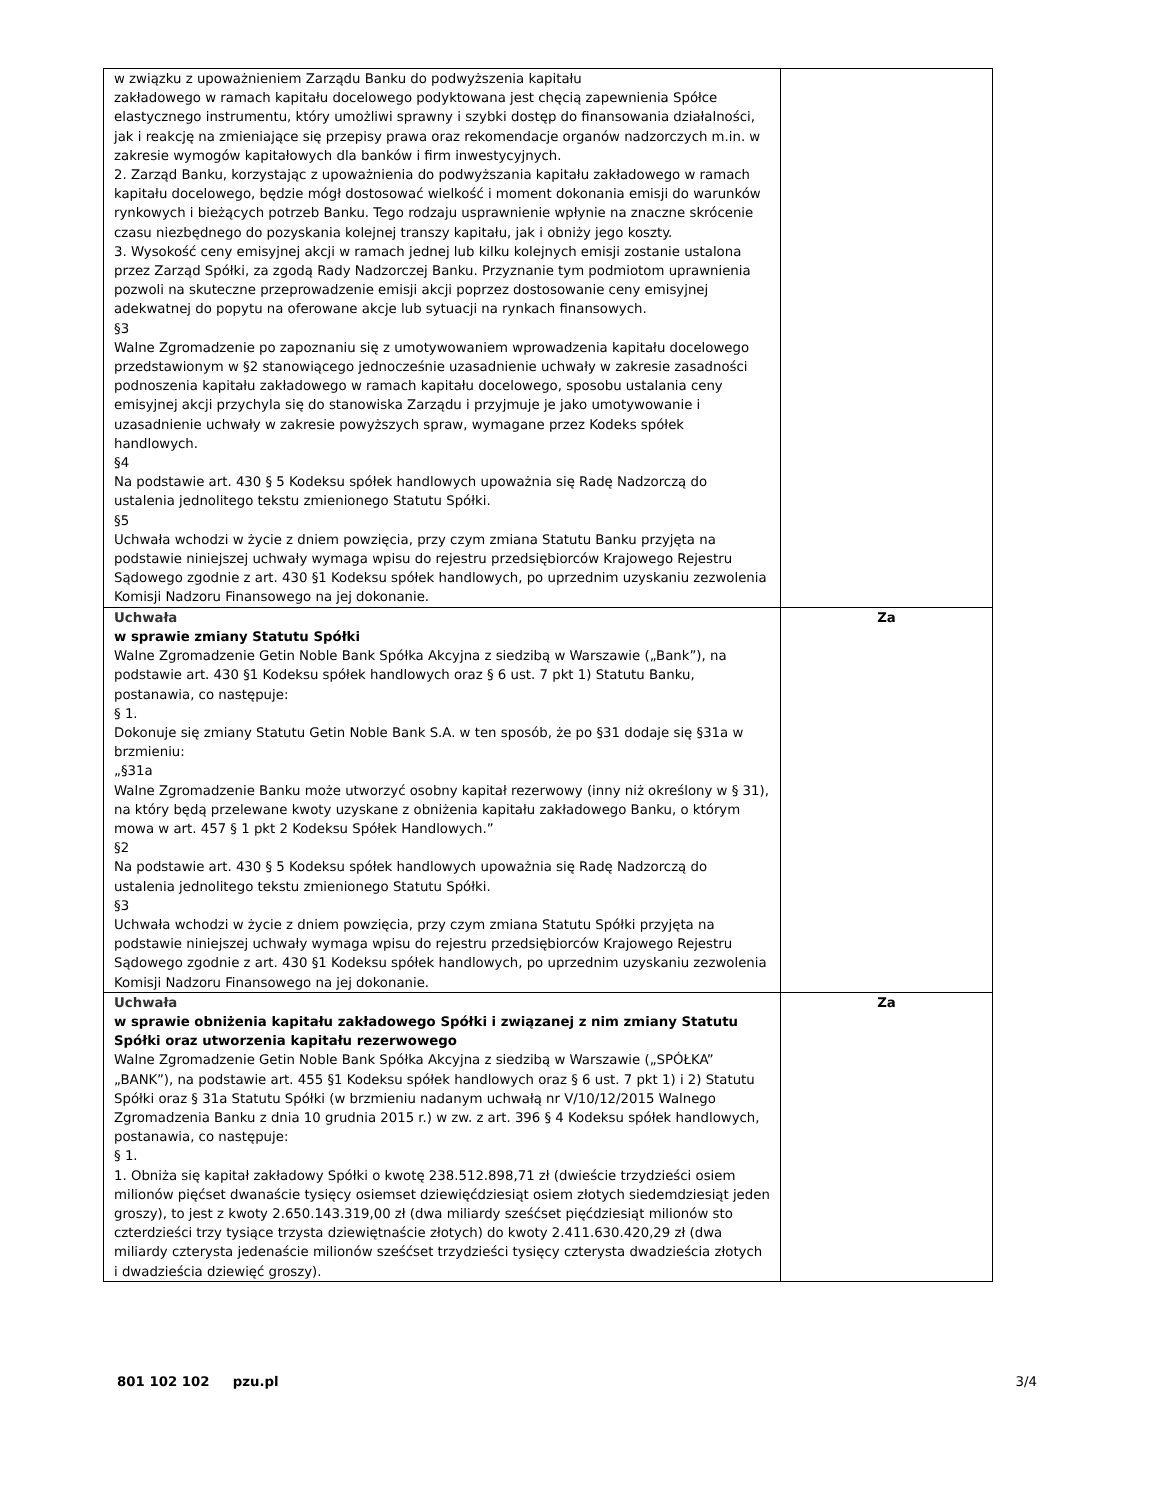| w związku z upoważnieniem Zarządu Banku do podwyższenia kapitału zakładowego w ramach kapitału docelowego podyktowana jest chęcią zapewnienia Spółce elastycznego instrumentu, który umożliwi sprawny i szybki dostęp do finansowania działalności, jak i reakcję na zmieniające się przepisy prawa oraz rekomendacje organów nadzorczych m.in. w zakresie wymogów kapitałowych dla banków i firm inwestycyjnych. 2. Zarząd Banku, korzystając z upoważnienia do podwyższania kapitału zakładowego w ramach kapitału docelowego, będzie mógł dostosować wielkość i moment dokonania emisji do warunków rynkowych i bieżących potrzeb Banku. Tego rodzaju usprawnienie wpłynie na znaczne skrócenie czasu niezbędnego do pozyskania kolejnej transzy kapitału, jak i obniży jego koszty. 3. Wysokość ceny emisyjnej akcji w ramach jednej lub kilku kolejnych emisji zostanie ustalona przez Zarząd Spółki, za zgodą Rady Nadzorczej Banku. Przyznanie tym podmiotom uprawnienia pozwoli na skuteczne przeprowadzenie emisji akcji poprzez dostosowanie ceny emisyjnej adekwatnej do popytu na oferowane akcje lub sytuacji na rynkach finansowych. §3 Walne Zgromadzenie po zapoznaniu się z umotywowaniem wprowadzenia kapitału docelowego przedstawionym w §2 stanowiącego jednocześnie uzasadnienie uchwały w zakresie zasadności podnoszenia kapitału zakładowego w ramach kapitału docelowego, sposobu ustalania ceny emisyjnej akcji przychyla się do stanowiska Zarządu i przyjmuje je jako umotywowanie i uzasadnienie uchwały w zakresie powyższych spraw, wymagane przez Kodeks spółek handlowych. §4 Na podstawie art. 430 § 5 Kodeksu spółek handlowych upoważnia się Radę Nadzorczą do ustalenia jednolitego tekstu zmienionego Statutu Spółki. §5 Uchwała wchodzi w życie z dniem powzięcia, przy czym zmiana Statutu Banku przyjęta na podstawie niniejszej uchwały wymaga wpisu do rejestru przedsiębiorców Krajowego Rejestru Sądowego zgodnie z art. 430 §1 Kodeksu spółek handlowych, po uprzednim uzyskaniu zezwolenia Komisji Nadzoru Finansowego na jej dokonanie. | |
| Uchwała w sprawie zmiany Statutu Spółki Walne Zgromadzenie Getin Noble Bank Spółka Akcyjna z siedzibą w Warszawie („Bank”), na podstawie art. 430 §1 Kodeksu spółek handlowych oraz § 6 ust. 7 pkt 1) Statutu Banku, postanawia, co następuje: § 1. Dokonuje się zmiany Statutu Getin Noble Bank S.A. w ten sposób, że po §31 dodaje się §31a w brzmieniu: „§31a Walne Zgromadzenie Banku może utworzyć osobny kapitał rezerwowy (inny niż określony w § 31), na który będą przelewane kwoty uzyskane z obniżenia kapitału zakładowego Banku, o którym mowa w art. 457 § 1 pkt 2 Kodeksu Spółek Handlowych.” §2 Na podstawie art. 430 § 5 Kodeksu spółek handlowych upoważnia się Radę Nadzorczą do ustalenia jednolitego tekstu zmienionego Statutu Spółki. §3 Uchwała wchodzi w życie z dniem powzięcia, przy czym zmiana Statutu Spółki przyjęta na podstawie niniejszej uchwały wymaga wpisu do rejestru przedsiębiorców Krajowego Rejestru Sądowego zgodnie z art. 430 §1 Kodeksu spółek handlowych, po uprzednim uzyskaniu zezwolenia Komisji Nadzoru Finansowego na jej dokonanie. | Za |
| Uchwała w sprawie obniżenia kapitału zakładowego Spółki i związanej z nim zmiany Statutu Spółki oraz utworzenia kapitału rezerwowego Walne Zgromadzenie Getin Noble Bank Spółka Akcyjna z siedzibą w Warszawie („SPÓŁKA” „BANK”), na podstawie art. 455 §1 Kodeksu spółek handlowych oraz § 6 ust. 7 pkt 1) i 2) Statutu Spółki oraz § 31a Statutu Spółki (w brzmieniu nadanym uchwałą nr V/10/12/2015 Walnego Zgromadzenia Banku z dnia 10 grudnia 2015 r.) w zw. z art. 396 § 4 Kodeksu spółek handlowych, postanawia, co następuje: § 1. 1. Obniża się kapitał zakładowy Spółki o kwotę 238.512.898,71 zł (dwieście trzydzieści osiem milionów pięćset dwanaście tysięcy osiemset dziewięćdziesiąt osiem złotych siedemdziesiąt jeden groszy), to jest z kwoty 2.650.143.319,00 zł (dwa miliardy sześćset pięćdziesiąt milionów sto czterdzieści trzy tysiące trzysta dziewiętnaście złotych) do kwoty 2.411.630.420,29 zł (dwa miliardy czterysta jedenaście milionów sześćset trzydzieści tysięcy czterysta dwadzieścia złotych i dwadzieścia dziewięć groszy). | Za |
801 102 102 pzu.pl 3/4